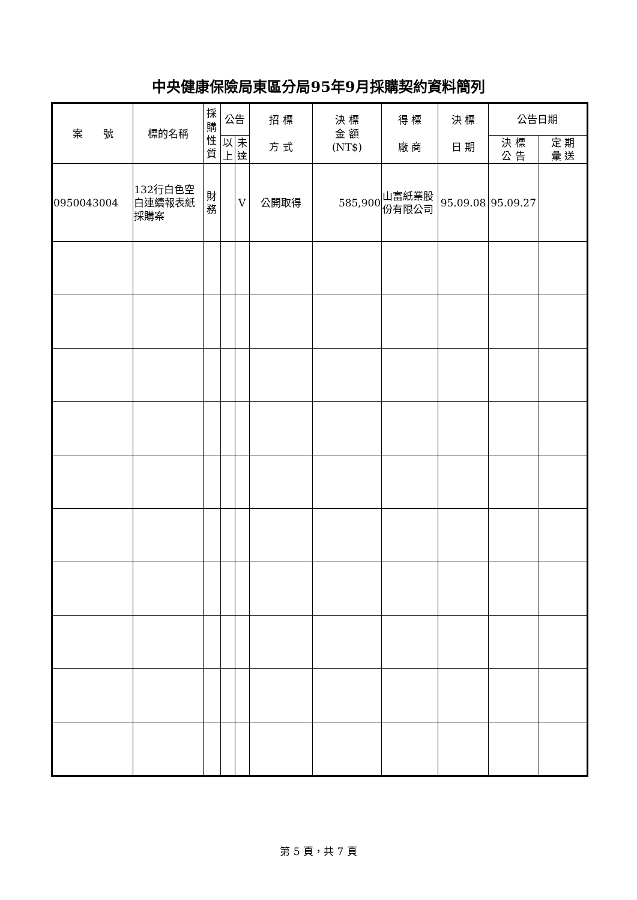中央健康保險局東區分局95年9月採購契約資料簡列
| 案 號 | 標的名稱 | 採購性質 | 公告 | | 招 標 方 式 | 決 標 金 額 (NT$) | 得 標 廠 商 | 決 標 日 期 | 公告日期 | |
| --- | --- | --- | --- | --- | --- | --- | --- | --- | --- | --- |
| | | | 以上 | 未達 | | | | | 決 標 公 告 | 定 期 彙 送 |
| 0950043004 | 132行白色空白連續報表紙採購案 | 財務 | | V | 公開取得 | 585,900 | 山富紙業股份有限公司 | 95.09.08 | 95.09.27 | |
第 5 頁，共 7 頁